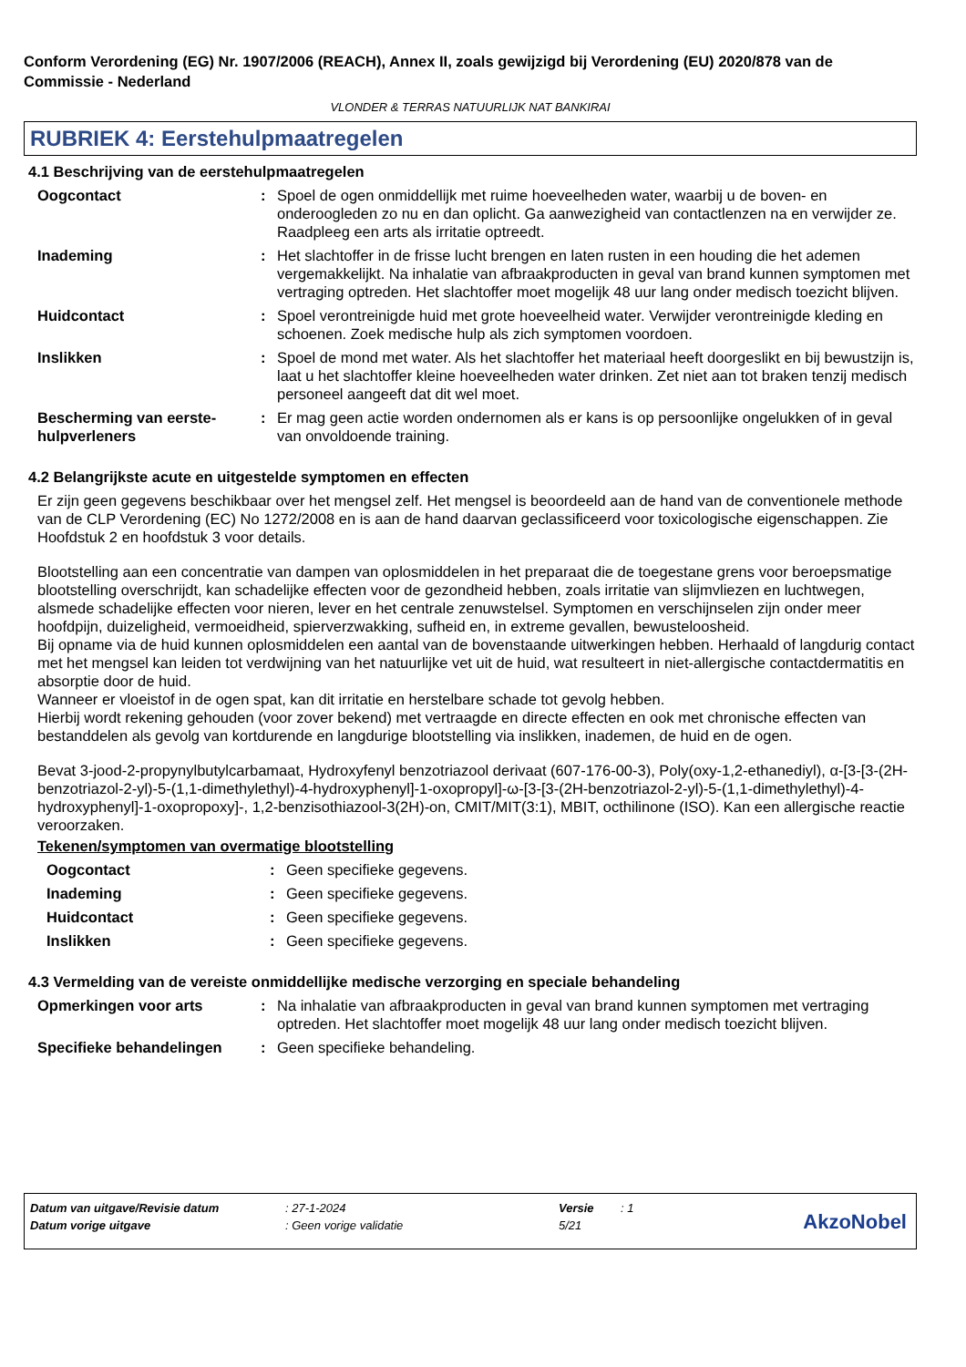Conform Verordening (EG) Nr. 1907/2006 (REACH), Annex II, zoals gewijzigd bij Verordening (EU) 2020/878 van de Commissie - Nederland
VLONDER & TERRAS NATUURLIJK NAT BANKIRAI
RUBRIEK 4: Eerstehulpmaatregelen
4.1 Beschrijving van de eerstehulpmaatregelen
Oogcontact : Spoel de ogen onmiddellijk met ruime hoeveelheden water, waarbij u de boven- en onderoogleden zo nu en dan oplicht. Ga aanwezigheid van contactlenzen na en verwijder ze. Raadpleeg een arts als irritatie optreedt.
Inademing : Het slachtoffer in de frisse lucht brengen en laten rusten in een houding die het ademen vergemakkelijkt. Na inhalatie van afbraakproducten in geval van brand kunnen symptomen met vertraging optreden. Het slachtoffer moet mogelijk 48 uur lang onder medisch toezicht blijven.
Huidcontact : Spoel verontreinigde huid met grote hoeveelheid water. Verwijder verontreinigde kleding en schoenen. Zoek medische hulp als zich symptomen voordoen.
Inslikken : Spoel de mond met water. Als het slachtoffer het materiaal heeft doorgeslikt en bij bewustzijn is, laat u het slachtoffer kleine hoeveelheden water drinken. Zet niet aan tot braken tenzij medisch personeel aangeeft dat dit wel moet.
Bescherming van eerste-hulpverleners
: Er mag geen actie worden ondernomen als er kans is op persoonlijke ongelukken of in geval van onvoldoende training.
4.2 Belangrijkste acute en uitgestelde symptomen en effecten
Er zijn geen gegevens beschikbaar over het mengsel zelf. Het mengsel is beoordeeld aan de hand van de conventionele methode van de CLP Verordening (EC) No 1272/2008 en is aan de hand daarvan geclassificeerd voor toxicologische eigenschappen. Zie Hoofdstuk 2 en hoofdstuk 3 voor details.
Blootstelling aan een concentratie van dampen van oplosmiddelen in het preparaat die de toegestane grens voor beroepsmatige blootstelling overschrijdt, kan schadelijke effecten voor de gezondheid hebben, zoals irritatie van slijmvliezen en luchtwegen, alsmede schadelijke effecten voor nieren, lever en het centrale zenuwstelsel. Symptomen en verschijnselen zijn onder meer hoofdpijn, duizeligheid, vermoeidheid, spierverzwakking, sufheid en, in extreme gevallen, bewusteloosheid.
Bij opname via de huid kunnen oplosmiddelen een aantal van de bovenstaande uitwerkingen hebben. Herhaald of langdurig contact met het mengsel kan leiden tot verdwijning van het natuurlijke vet uit de huid, wat resulteert in niet-allergische contactdermatitis en absorptie door de huid.
Wanneer er vloeistof in de ogen spat, kan dit irritatie en herstelbare schade tot gevolg hebben.
Hierbij wordt rekening gehouden (voor zover bekend) met vertraagde en directe effecten en ook met chronische effecten van bestanddelen als gevolg van kortdurende en langdurige blootstelling via inslikken, inademen, de huid en de ogen.
Bevat 3-jood-2-propynylbutylcarbamaat, Hydroxyfenyl benzotriazool derivaat (607-176-00-3), Poly(oxy-1,2-ethanediyl), α-[3-[3-(2H-benzotriazol-2-yl)-5-(1,1-dimethylethyl)-4-hydroxyphenyl]-1-oxopropyl]-ω-[3-[3-(2H-benzotriazol-2-yl)-5-(1,1-dimethylethyl)-4-hydroxyphenyl]-1-oxopropoxy]-, 1,2-benzisothiazool-3(2H)-on, CMIT/MIT(3:1), MBIT, octhilinone (ISO). Kan een allergische reactie veroorzaken.
Tekenen/symptomen van overmatige blootstelling
Oogcontact : Geen specifieke gegevens.
Inademing : Geen specifieke gegevens.
Huidcontact : Geen specifieke gegevens.
Inslikken : Geen specifieke gegevens.
4.3 Vermelding van de vereiste onmiddellijke medische verzorging en speciale behandeling
Opmerkingen voor arts : Na inhalatie van afbraakproducten in geval van brand kunnen symptomen met vertraging optreden. Het slachtoffer moet mogelijk 48 uur lang onder medisch toezicht blijven.
Specifieke behandelingen : Geen specifieke behandeling.
| Datum van uitgave/Revisie datum | : 27-1-2024 | Versie | : 1 |
| Datum vorige uitgave | : Geen vorige validatie | 5/21 | |
AkzoNobel